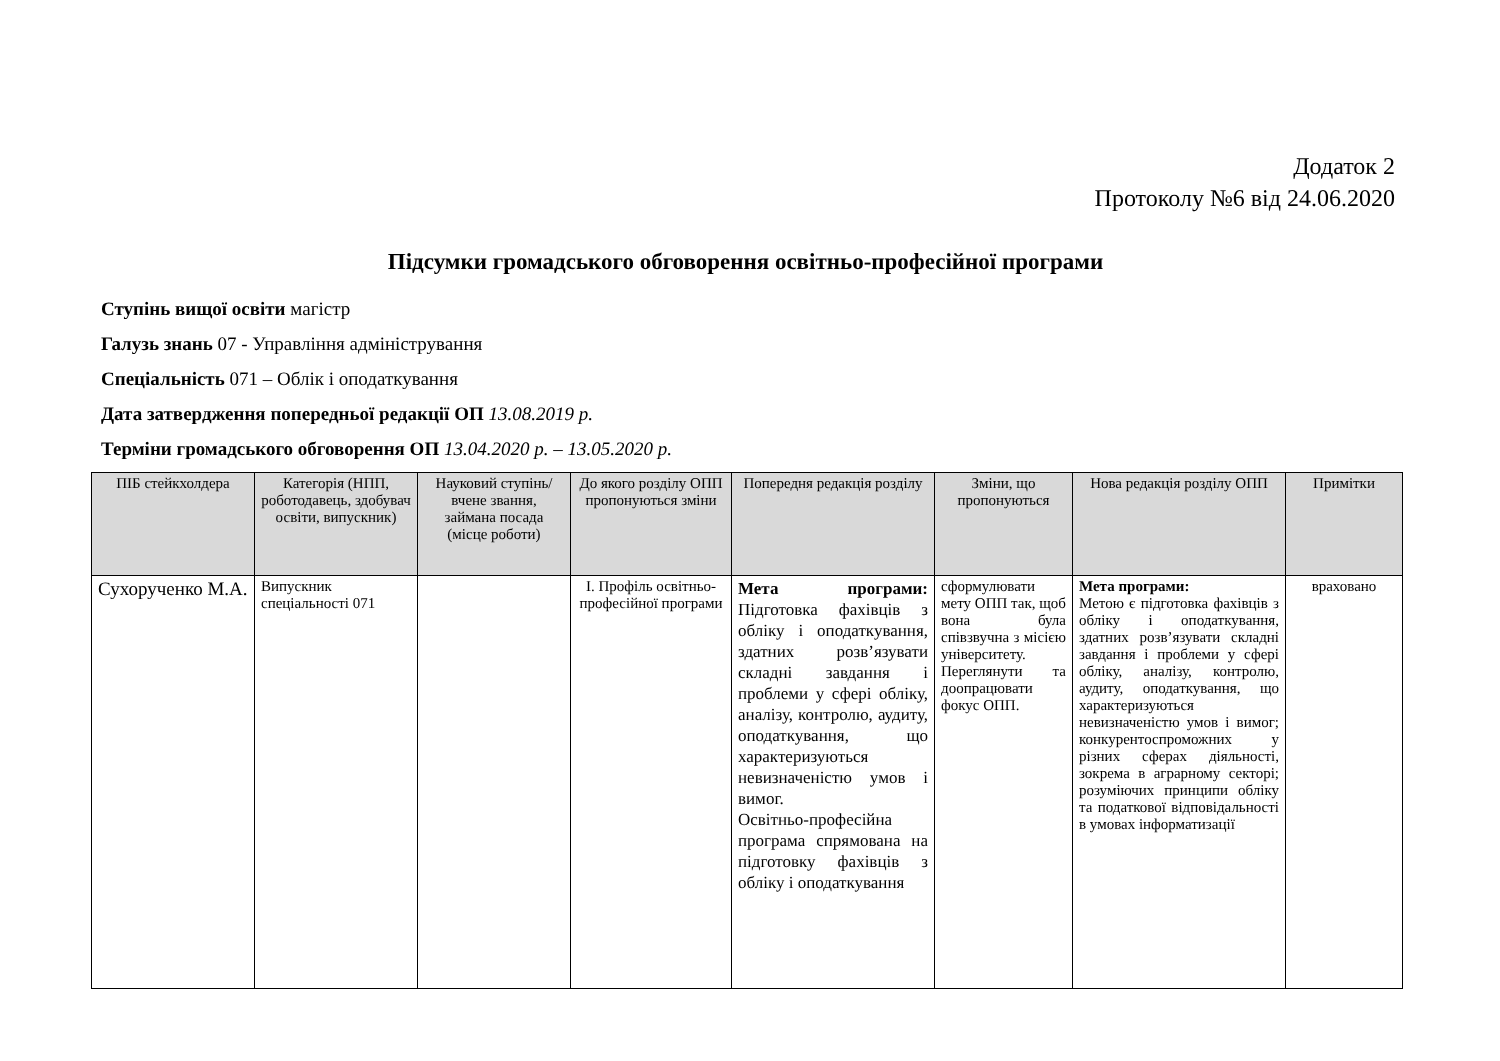Додаток 2
Протоколу №6 від 24.06.2020
Підсумки громадського обговорення освітньо-професійної програми
Ступінь вищої освіти магістр
Галузь знань 07 - Управління адміністрування
Спеціальність 071 – Облік і оподаткування
Дата затвердження попередньої редакції ОП 13.08.2019 р.
Терміни громадського обговорення ОП 13.04.2020 р. – 13.05.2020 р.
| ПІБ стейкхолдера | Категорія (НПП, роботодавець, здобувач освіти, випускник) | Науковий ступінь/вчене звання, займана посада (місце роботи) | До якого розділу ОПП пропонуються зміни | Попередня редакція розділу | Зміни, що пропонуються | Нова редакція розділу ОПП | Примітки |
| --- | --- | --- | --- | --- | --- | --- | --- |
| Сухорученко М.А. | Випускник спеціальності 071 | | І. Профіль освітньо-професійної програми | Мета програми: Підготовка фахівців з обліку і оподаткування, здатних розв’язувати складні завдання і проблеми у сфері обліку, аналізу, контролю, аудиту, оподаткування, що характеризуються невизначеністю умов і вимог. Освітньо-професійна програма спрямована на підготовку фахівців з обліку і оподаткування | сформулювати мету ОПП так, щоб вона була співзвучна з місією університету. Переглянути та доопрацювати фокус ОПП. | Мета програми: Метою є підготовка фахівців з обліку і оподаткування, здатних розв’язувати складні завдання і проблеми у сфері обліку, аналізу, контролю, аудиту, оподаткування, що характеризуються невизначеністю умов і вимог; конкурентоспроможних у різних сферах діяльності, зокрема в аграрному секторі; розуміючих принципи обліку та податкової відповідальності в умовах інформатизації | враховано |